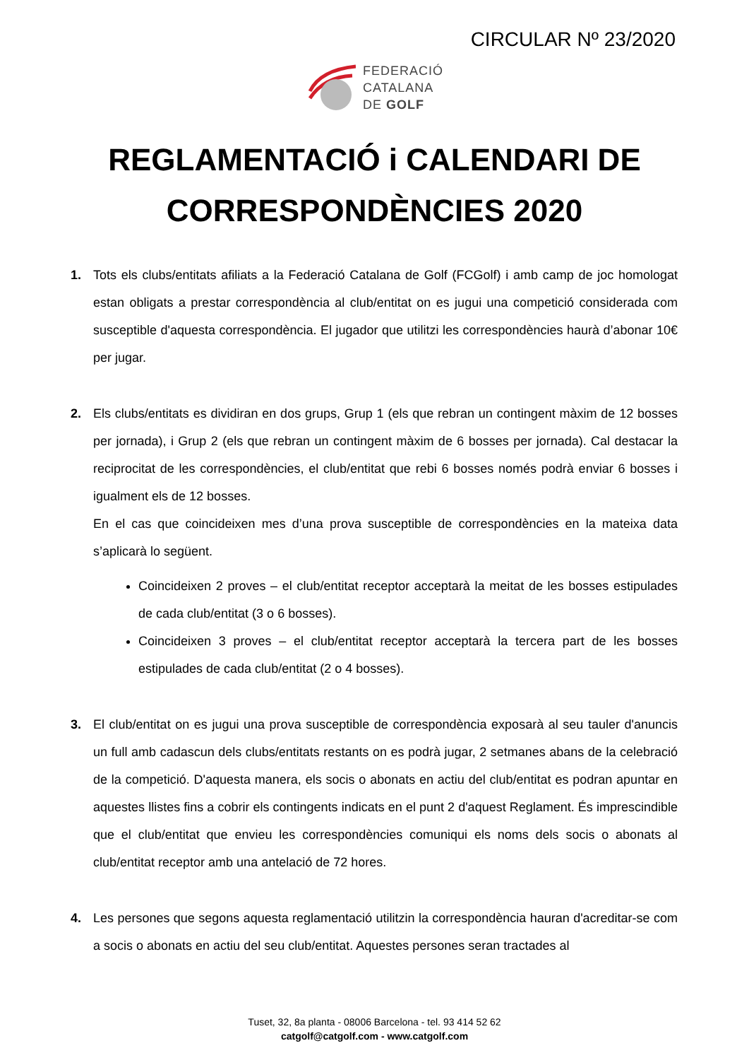CIRCULAR Nº 23/2020
FEDERACIÓ
CATALANA
DE GOLF
REGLAMENTACIÓ i CALENDARI DE
CORRESPONDÈNCIES 2020
1. Tots els clubs/entitats afiliats a la Federació Catalana de Golf (FCGolf) i amb camp de joc homologat estan obligats a prestar correspondència al club/entitat on es jugui una competició considerada com susceptible d'aquesta correspondència. El jugador que utilitzi les correspondències haurà d’abonar 10€ per jugar.
2. Els clubs/entitats es dividiran en dos grups, Grup 1 (els que rebran un contingent màxim de 12 bosses per jornada), i Grup 2 (els que rebran un contingent màxim de 6 bosses per jornada). Cal destacar la reciprocitat de les correspondències, el club/entitat que rebi 6 bosses només podrà enviar 6 bosses i igualment els de 12 bosses.
En el cas que coincideixen mes d’una prova susceptible de correspondències en la mateixa data s’aplicarà lo següent.
Coincideixen 2 proves – el club/entitat receptor acceptarà la meitat de les bosses estipulades de cada club/entitat (3 o 6 bosses).
Coincideixen 3 proves – el club/entitat receptor acceptarà la tercera part de les bosses estipulades de cada club/entitat (2 o 4 bosses).
3. El club/entitat on es jugui una prova susceptible de correspondència exposarà al seu tauler d'anuncis un full amb cadascun dels clubs/entitats restants on es podrà jugar, 2 setmanes abans de la celebració de la competició. D'aquesta manera, els socis o abonats en actiu del club/entitat es podran apuntar en aquestes llistes fins a cobrir els contingents indicats en el punt 2 d'aquest Reglament. És imprescindible que el club/entitat que envieu les correspondències comuniqui els noms dels socis o abonats al club/entitat receptor amb una antelació de 72 hores.
4. Les persones que segons aquesta reglamentació utilitzin la correspondència hauran d'acreditar-se com a socis o abonats en actiu del seu club/entitat. Aquestes persones seran tractades al
Tuset, 32, 8a planta - 08006 Barcelona - tel. 93 414 52 62
catgolf@catgolf.com - www.catgolf.com